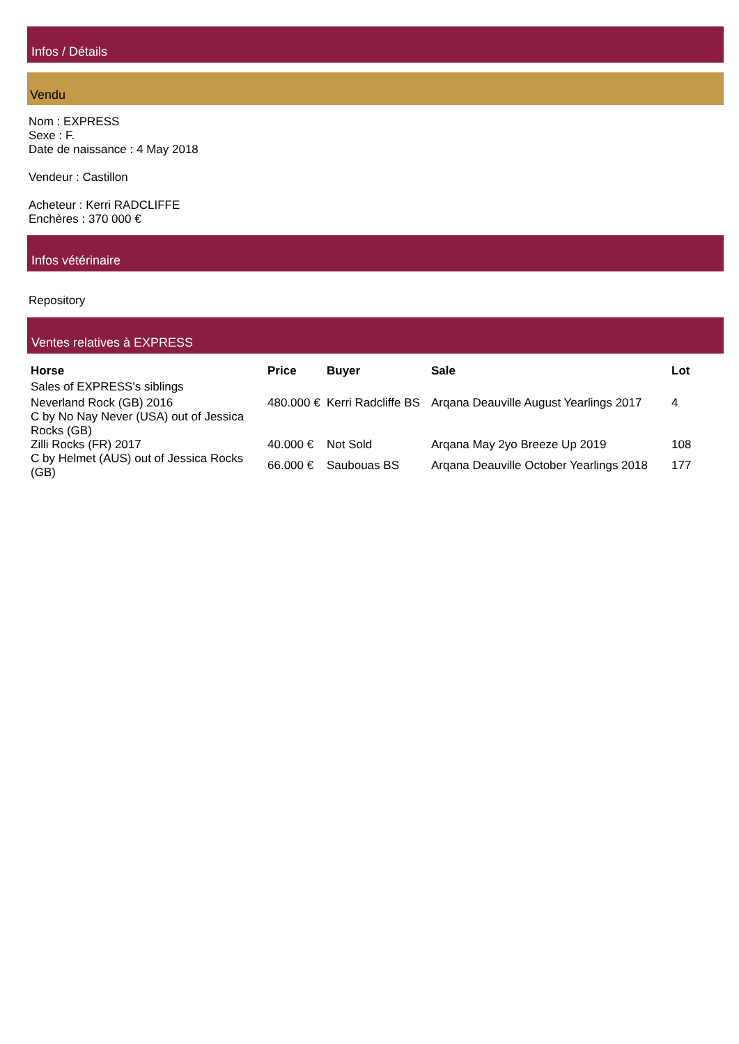Infos / Détails
Vendu
Nom : EXPRESS
Sexe : F.
Date de naissance : 4 May 2018
Vendeur : Castillon
Acheteur : Kerri RADCLIFFE
Enchères : 370 000 €
Infos vétérinaire
Repository
Ventes relatives à EXPRESS
| Horse | Price | Buyer | Sale | Lot |
| --- | --- | --- | --- | --- |
| Sales of EXPRESS's siblings | | | | |
| Neverland Rock (GB) 2016 C by No Nay Never (USA) out of Jessica Rocks (GB) | 480.000 € | Kerri Radcliffe BS | Arqana Deauville August Yearlings 2017 | 4 |
| Zilli Rocks (FR) 2017 | 40.000 € | Not Sold | Arqana May 2yo Breeze Up 2019 | 108 |
| C by Helmet (AUS) out of Jessica Rocks (GB) | 66.000 € | Saubouas BS | Arqana Deauville October Yearlings 2018 | 177 |